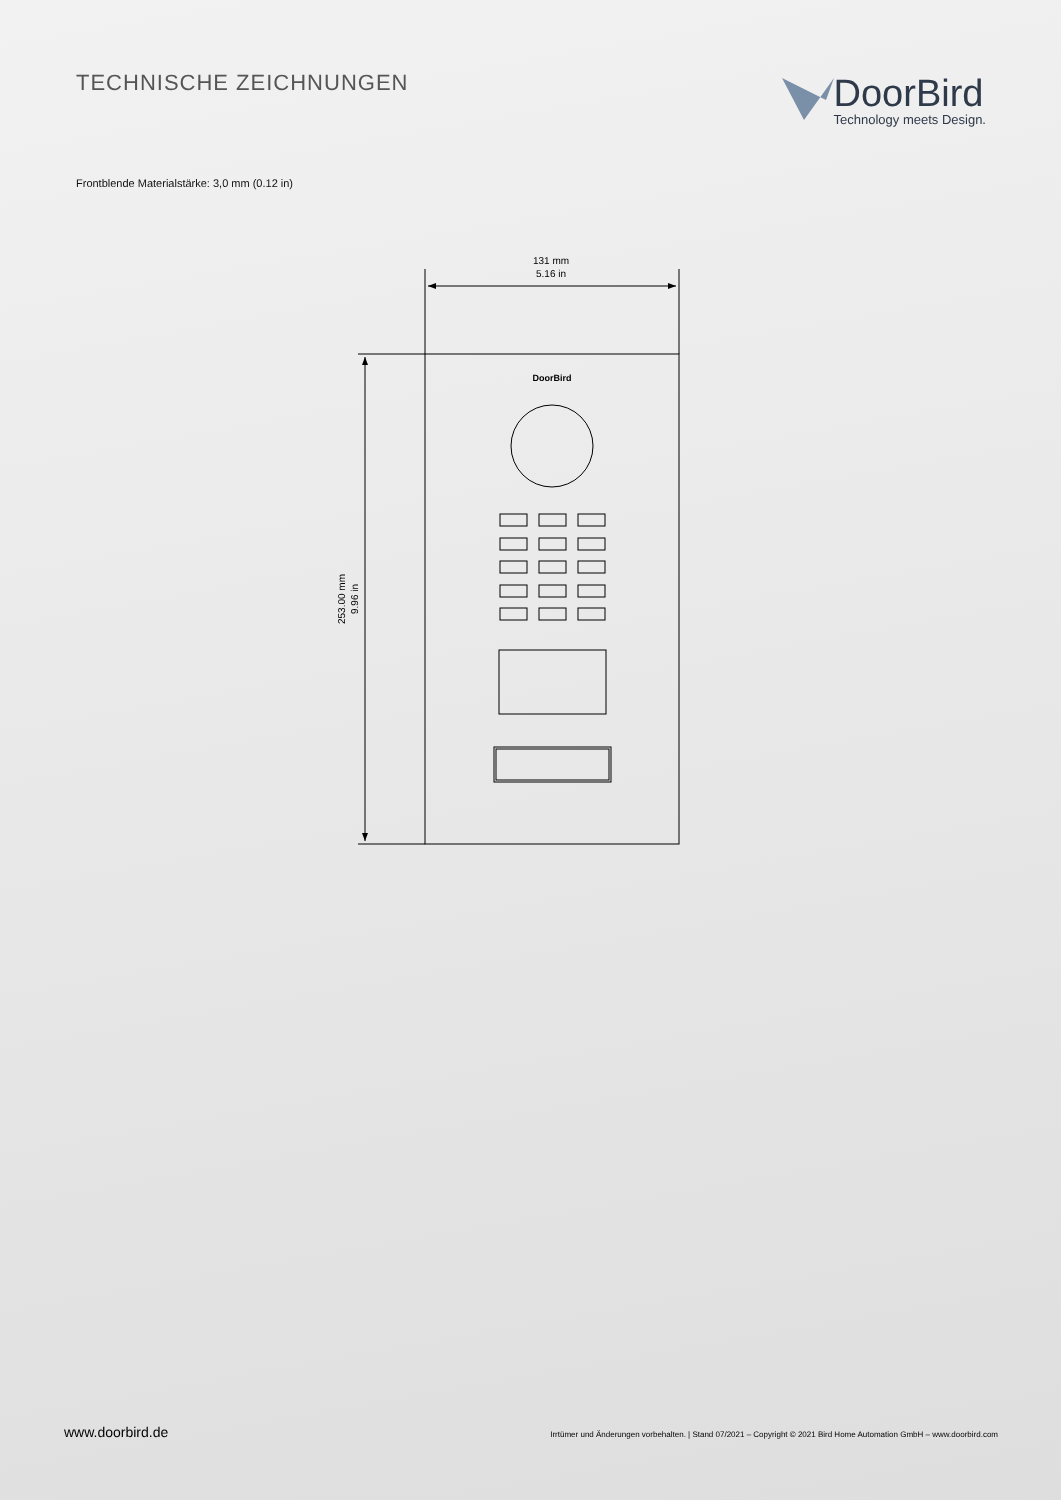TECHNISCHE ZEICHNUNGEN
DoorBird
Technology meets Design.
Frontblende Materialstärke: 3,0 mm (0.12 in)
131 mm
5.16 in
DoorBird
253.00 mm
9.96 in
www.doorbird.de Irrtümer und Änderungen vorbehalten. | Stand 07/2021 – Copyright © 2021 Bird Home Automation GmbH – www.doorbird.com